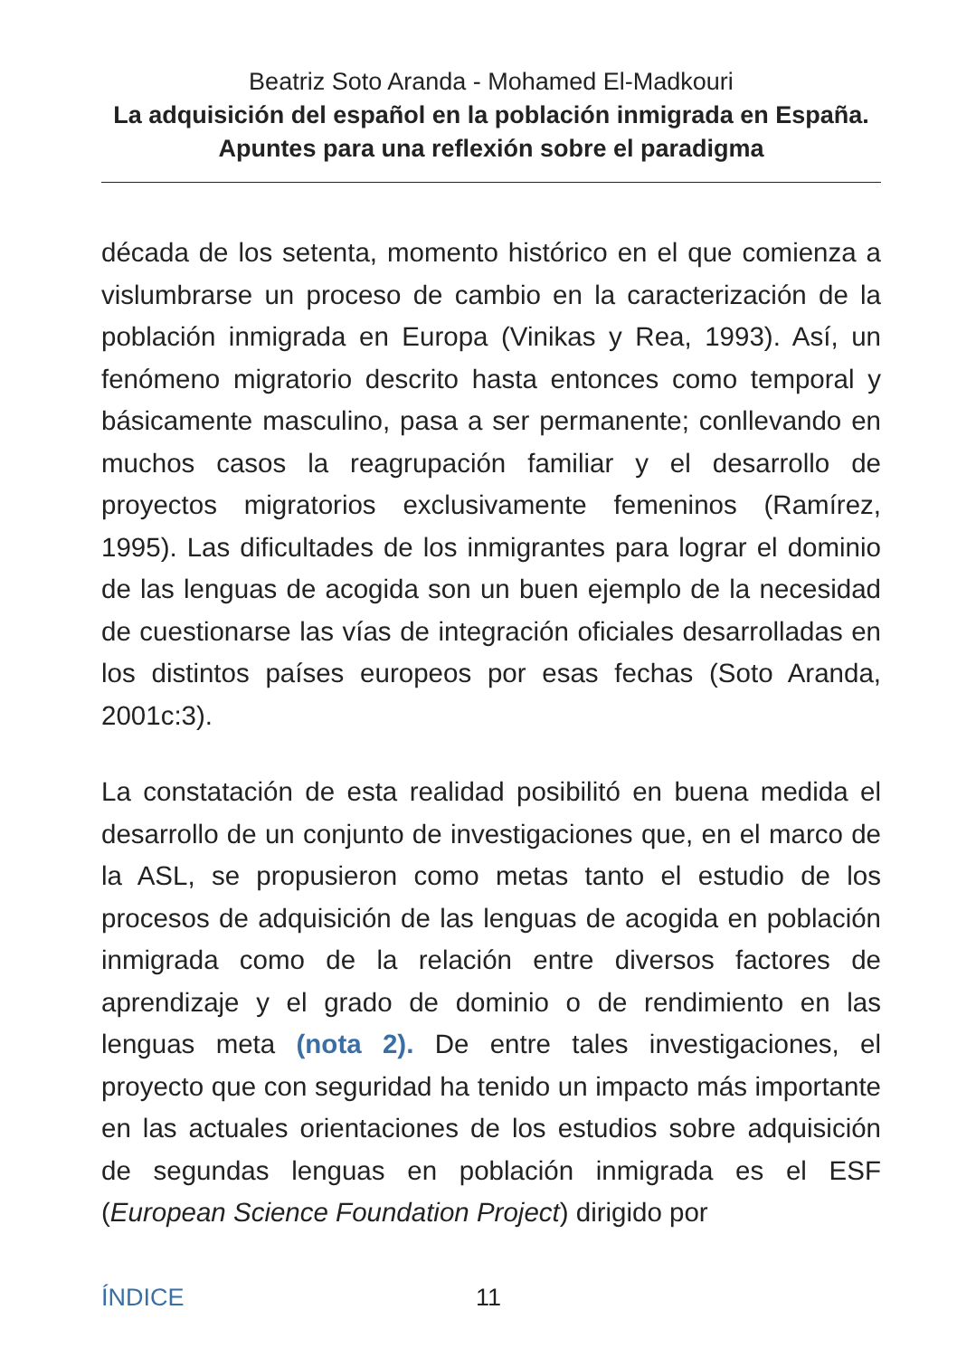Beatriz Soto Aranda - Mohamed El-Madkouri
La adquisición del español en la población inmigrada en España. Apuntes para una reflexión sobre el paradigma
década de los setenta, momento histórico en el que comienza a vislumbrarse un proceso de cambio en la caracterización de la población inmigrada en Europa (Vinikas y Rea, 1993). Así, un fenómeno migratorio descrito hasta entonces como temporal y básicamente masculino, pasa a ser permanente; conllevando en muchos casos la reagrupación familiar y el desarrollo de proyectos migratorios exclusivamente femeninos (Ramírez, 1995). Las dificultades de los inmigrantes para lograr el dominio de las lenguas de acogida son un buen ejemplo de la necesidad de cuestionarse las vías de integración oficiales desarrolladas en los distintos países europeos por esas fechas (Soto Aranda, 2001c:3).
La constatación de esta realidad posibilitó en buena medida el desarrollo de un conjunto de investigaciones que, en el marco de la ASL, se propusieron como metas tanto el estudio de los procesos de adquisición de las lenguas de acogida en población inmigrada como de la relación entre diversos factores de aprendizaje y el grado de dominio o de rendimiento en las lenguas meta (nota 2). De entre tales investigaciones, el proyecto que con seguridad ha tenido un impacto más importante en las actuales orientaciones de los estudios sobre adquisición de segundas lenguas en población inmigrada es el ESF (European Science Foundation Project) dirigido por
ÍNDICE 11